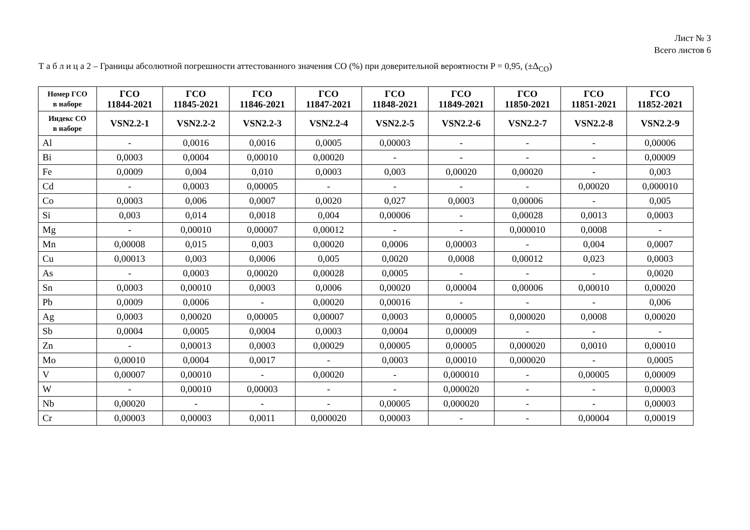Лист № 3
Всего листов 6
Т а б л и ц а 2 – Границы абсолютной погрешности аттестованного значения СО (%) при доверительной вероятности P = 0,95, (±Δ<sub>СО</sub>)
| Номер ГСО в наборе | ГСО 11844-2021 | ГСО 11845-2021 | ГСО 11846-2021 | ГСО 11847-2021 | ГСО 11848-2021 | ГСО 11849-2021 | ГСО 11850-2021 | ГСО 11851-2021 | ГСО 11852-2021 |
| --- | --- | --- | --- | --- | --- | --- | --- | --- | --- |
| Индекс СО в наборе | VSN2.2-1 | VSN2.2-2 | VSN2.2-3 | VSN2.2-4 | VSN2.2-5 | VSN2.2-6 | VSN2.2-7 | VSN2.2-8 | VSN2.2-9 |
| Al | - | 0,0016 | 0,0016 | 0,0005 | 0,00003 | - | - | - | 0,00006 |
| Bi | 0,0003 | 0,0004 | 0,00010 | 0,00020 | - | - | - | - | 0,00009 |
| Fe | 0,0009 | 0,004 | 0,010 | 0,0003 | 0,003 | 0,00020 | 0,00020 | - | 0,003 |
| Cd | - | 0,0003 | 0,00005 | - | - | - | - | 0,00020 | 0,000010 |
| Co | 0,0003 | 0,006 | 0,0007 | 0,0020 | 0,027 | 0,0003 | 0,00006 | - | 0,005 |
| Si | 0,003 | 0,014 | 0,0018 | 0,004 | 0,00006 | - | 0,00028 | 0,0013 | 0,0003 |
| Mg | - | 0,00010 | 0,00007 | 0,00012 | - | - | 0,000010 | 0,0008 | - |
| Mn | 0,00008 | 0,015 | 0,003 | 0,00020 | 0,0006 | 0,00003 | - | 0,004 | 0,0007 |
| Cu | 0,00013 | 0,003 | 0,0006 | 0,005 | 0,0020 | 0,0008 | 0,00012 | 0,023 | 0,0003 |
| As | - | 0,0003 | 0,00020 | 0,00028 | 0,0005 | - | - | - | 0,0020 |
| Sn | 0,0003 | 0,00010 | 0,0003 | 0,0006 | 0,00020 | 0,00004 | 0,00006 | 0,00010 | 0,00020 |
| Pb | 0,0009 | 0,0006 | - | 0,00020 | 0,00016 | - | - | - | 0,006 |
| Ag | 0,0003 | 0,00020 | 0,00005 | 0,00007 | 0,0003 | 0,00005 | 0,000020 | 0,0008 | 0,00020 |
| Sb | 0,0004 | 0,0005 | 0,0004 | 0,0003 | 0,0004 | 0,00009 | - | - | - |
| Zn | - | 0,00013 | 0,0003 | 0,00029 | 0,00005 | 0,00005 | 0,000020 | 0,0010 | 0,00010 |
| Mo | 0,00010 | 0,0004 | 0,0017 | - | 0,0003 | 0,00010 | 0,000020 | - | 0,0005 |
| V | 0,00007 | 0,00010 | - | 0,00020 | - | 0,000010 | - | 0,00005 | 0,00009 |
| W | - | 0,00010 | 0,00003 | - | - | 0,000020 | - | - | 0,00003 |
| Nb | 0,00020 | - | - | - | 0,00005 | 0,000020 | - | - | 0,00003 |
| Cr | 0,00003 | 0,00003 | 0,0011 | 0,000020 | 0,00003 | - | - | 0,00004 | 0,00019 |